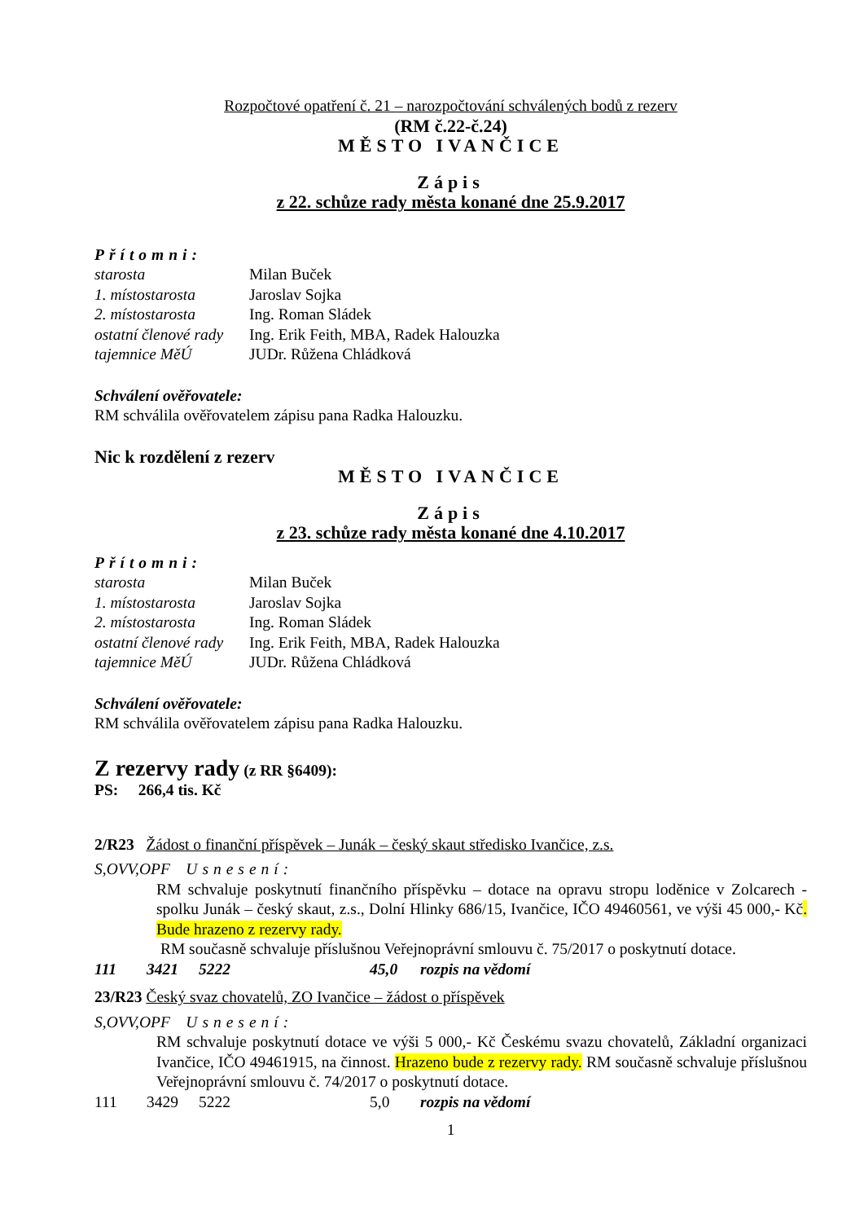Rozpočtové opatření č. 21 – narozpočtování schválených bodů z rezerv
(RM č.22-č.24)
MĚSTO IVANČICE
Zápis
z 22. schůze rady města konané dne 25.9.2017
Přítomni:
starosta Milan Buček
1. místostarosta Jaroslav Sojka
2. místostarosta Ing. Roman Sládek
ostatní členové rady
Ing. Erik Feith, MBA, Radek Halouzka
tajemnice MěÚ JUDr. Růžena Chládková
Schválení ověřovatele:
RM schválila ověřovatelem zápisu pana Radka Halouzku.
Nic k rozdělení z rezerv
MĚSTO IVANČICE
Zápis
z 23. schůze rady města konané dne 4.10.2017
Přítomni:
starosta Milan Buček
1. místostarosta Jaroslav Sojka
2. místostarosta Ing. Roman Sládek
ostatní členové rady
Ing. Erik Feith, MBA, Radek Halouzka
tajemnice MěÚ JUDr. Růžena Chládková
Schválení ověřovatele:
RM schválila ověřovatelem zápisu pana Radka Halouzku.
Z rezervy rady (z RR §6409):
PS: 266,4 tis. Kč
2/R23 Žádost o finanční příspěvek – Junák – český skaut středisko Ivančice, z.s.
S,OVV,OPF Usnesení:
RM schvaluje poskytnutí finančního příspěvku – dotace na opravu stropu loděnice v Zolcarech - spolku Junák – český skaut, z.s., Dolní Hlinky 686/15, Ivančice, IČO 49460561, ve výši 45 000,- Kč. Bude hrazeno z rezervy rady.
RM současně schvaluje příslušnou Veřejnoprávní smlouvu č. 75/2017 o poskytnutí dotace.
111 3421 5222 45,0 rozpis na vědomí
23/R23 Český svaz chovatelů, ZO Ivančice – žádost o příspěvek
S,OVV,OPF Usnesení:
RM schvaluje poskytnutí dotace ve výši 5 000,- Kč Českému svazu chovatelů, Základní organizaci Ivančice, IČO 49461915, na činnost. Hrazeno bude z rezervy rady. RM současně schvaluje příslušnou Veřejnoprávní smlouvu č. 74/2017 o poskytnutí dotace.
111 3429 5222 5,0 rozpis na vědomí
1